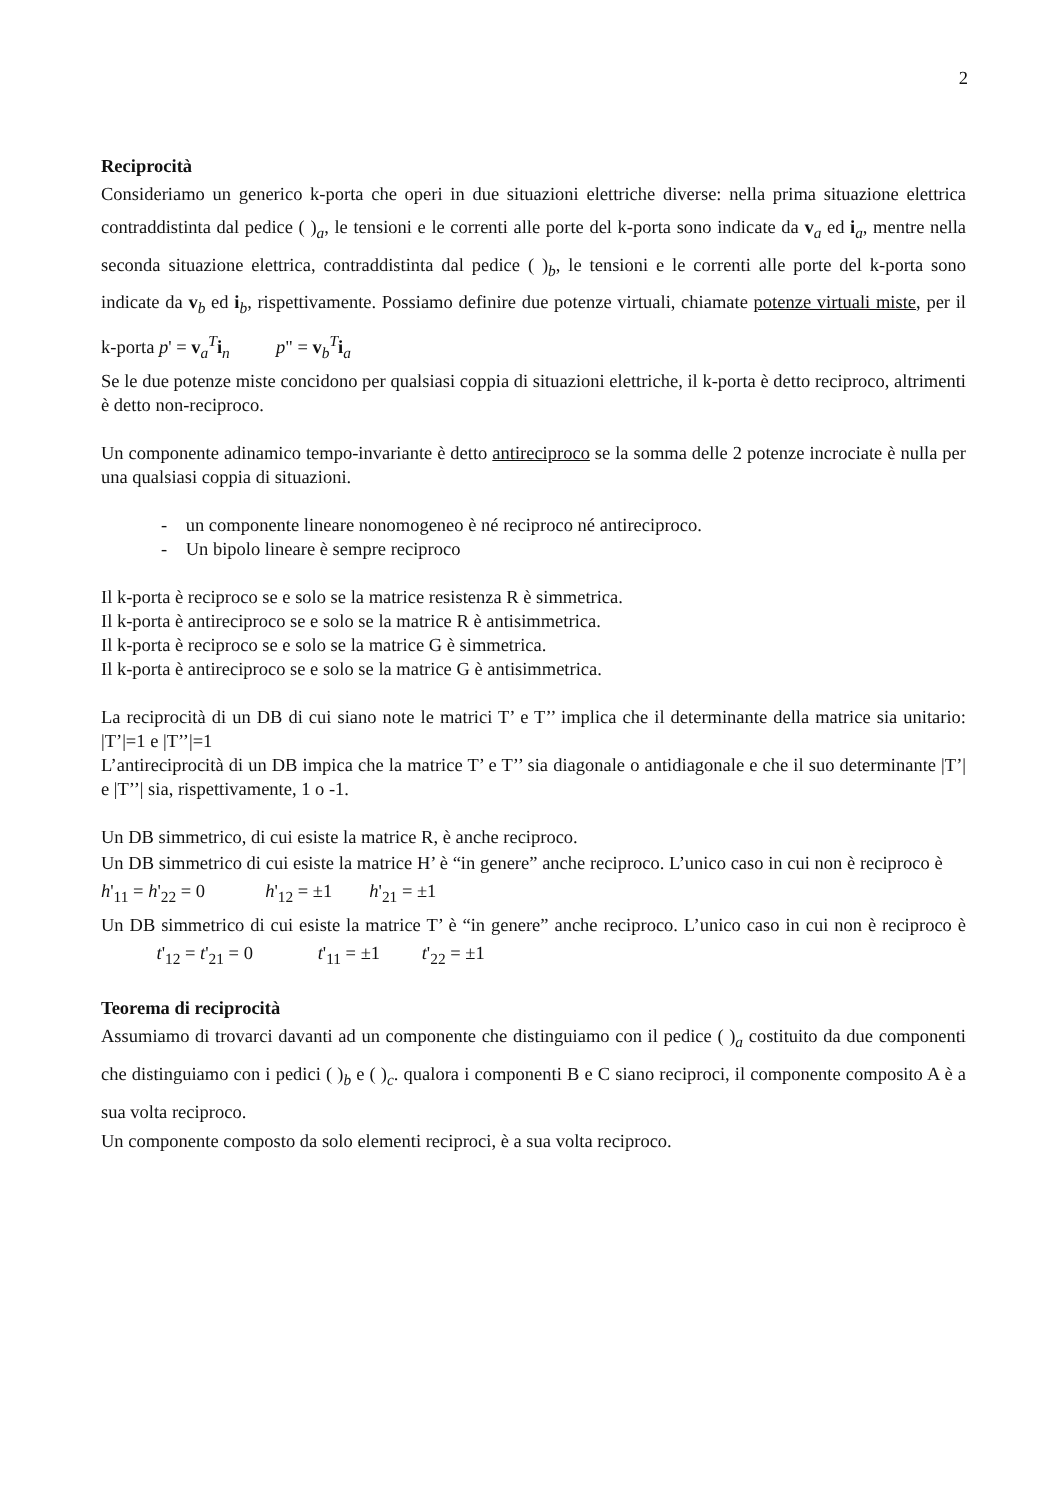2
Reciprocità
Consideriamo un generico k-porta che operi in due situazioni elettriche diverse: nella prima situazione elettrica contraddistinta dal pedice ( )<sub>a</sub>, le tensioni e le correnti alle porte del k-porta sono indicate da v<sub>a</sub> ed i<sub>a</sub>, mentre nella seconda situazione elettrica, contraddistinta dal pedice ( )<sub>b</sub>, le tensioni e le correnti alle porte del k-porta sono indicate da v<sub>b</sub> ed i<sub>b</sub>, rispettivamente. Possiamo definire due potenze virtuali, chiamate potenze virtuali miste, per il k-porta p' = v<sub>a</sub><sup>T</sup>i<sub>n</sub> p" = v<sub>b</sub><sup>T</sup>i<sub>a</sub>
Se le due potenze miste concidono per qualsiasi coppia di situazioni elettriche, il k-porta è detto reciproco, altrimenti è detto non-reciproco.
Un componente adinamico tempo-invariante è detto antireciproco se la somma delle 2 potenze incrociate è nulla per una qualsiasi coppia di situazioni.
- un componente lineare nonomogeneo è né reciproco né antireciproco.
- Un bipolo lineare è sempre reciproco
Il k-porta è reciproco se e solo se la matrice resistenza R è simmetrica.
Il k-porta è antireciproco se e solo se la matrice R è antisimmetrica.
Il k-porta è reciproco se e solo se la matrice G è simmetrica.
Il k-porta è antireciproco se e solo se la matrice G è antisimmetrica.
La reciprocità di un DB di cui siano note le matrici T’ e T’’ implica che il determinante della matrice sia unitario: |T’|=1 e |T’’|=1
L’antireciprocità di un DB impica che la matrice T’ e T’’ sia diagonale o antidiagonale e che il suo determinante |T’| e |T’’| sia, rispettivamente, 1 o -1.
Un DB simmetrico, di cui esiste la matrice R, è anche reciproco.
Un DB simmetrico di cui esiste la matrice H’ è “in genere” anche reciproco. L’unico caso in cui non è reciproco è h'<sub>11</sub> = h'<sub>22</sub> = 0 h'<sub>12</sub> = ±1 h'<sub>21</sub> = ±1
Un DB simmetrico di cui esiste la matrice T’ è “in genere” anche reciproco. L’unico caso in cui non è reciproco è t'<sub>12</sub> = t'<sub>21</sub> = 0 t'<sub>11</sub> = ±1 t'<sub>22</sub> = ±1
Teorema di reciprocità
Assumiamo di trovarci davanti ad un componente che distinguiamo con il pedice ( )<sub>a</sub> costituito da due componenti che distinguiamo con i pedici ( )<sub>b</sub> e ( )<sub>c</sub>. qualora i componenti B e C siano reciproci, il componente composito A è a sua volta reciproco.
Un componente composto da solo elementi reciproci, è a sua volta reciproco.